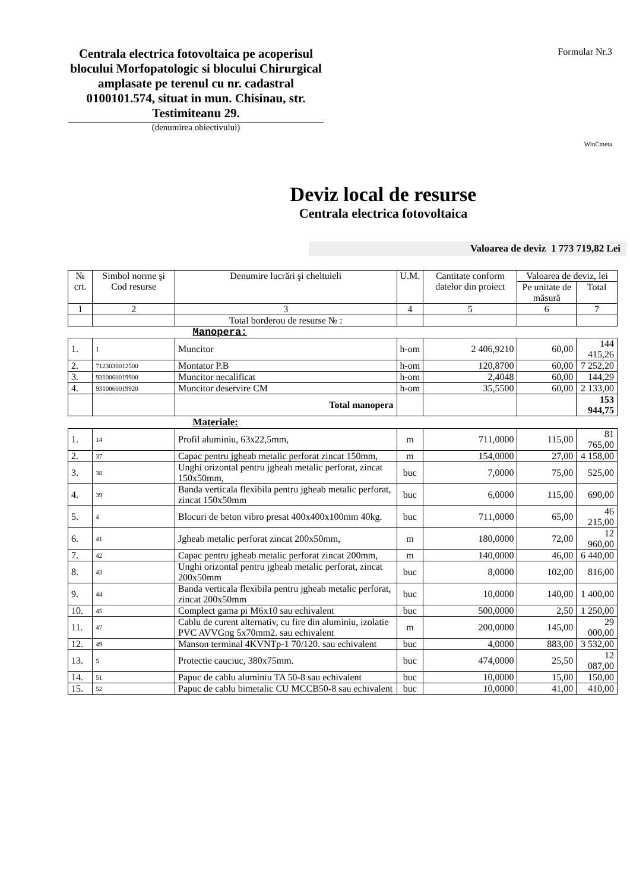Centrala electrica fotovoltaica pe acoperisul blocului Morfopatologic si blocului Chirurgical amplasate pe terenul cu nr. cadastral 0100101.574, situat in mun. Chisinau, str. Testimiteanu 29.
(denumirea obiectivului)
Formular Nr.3
WinCmeta
Deviz local de resurse
Centrala electrica fotovoltaica
Valoarea de deviz 1 773 719,82 Lei
| № crt. | Simbol norme şi Cod resurse | Denumire lucrări şi cheltuieli | U.M. | Cantitate conform datelor din proiect | Valoarea de deviz, lei | |
| --- | --- | --- | --- | --- | --- | --- |
| | | | | | Pe unitate de măsură | Total |
| 1 | 2 | 3 | 4 | 5 | 6 | 7 |
| | | Total borderou de resurse № : | | | | |
| Manopera: | | | | | | |
| 1. | 1 | Muncitor | h-om | 2 406,9210 | 60,00 | 144 415,26 |
| 2. | 7123030012500 | Montator P.B | h-om | 120,8700 | 60,00 | 7 252,20 |
| 3. | 9310060019900 | Muncitor necalificat | h-om | 2,4048 | 60,00 | 144,29 |
| 4. | 9310060019920 | Muncitor deservire CM | h-om | 35,5500 | 60,00 | 2 133,00 |
| | | Total manopera | | | | 153 944,75 |
| Materiale: | | | | | | |
| 1. | 14 | Profil aluminiu, 63x22,5mm, | m | 711,0000 | 115,00 | 81 765,00 |
| 2. | 37 | Capac pentru jgheab metalic perforat zincat 150mm, | m | 154,0000 | 27,00 | 4 158,00 |
| 3. | 38 | Unghi orizontal pentru jgheab metalic perforat, zincat 150x50mm, | buc | 7,0000 | 75,00 | 525,00 |
| 4. | 39 | Banda verticala flexibila pentru jgheab metalic perforat, zincat 150x50mm | buc | 6,0000 | 115,00 | 690,00 |
| 5. | 4 | Blocuri de beton vibro presat 400x400x100mm 40kg. | buc | 711,0000 | 65,00 | 46 215,00 |
| 6. | 41 | Jgheab metalic perforat zincat 200x50mm, | m | 180,0000 | 72,00 | 12 960,00 |
| 7. | 42 | Capac pentru jgheab metalic perforat zincat 200mm, | m | 140,0000 | 46,00 | 6 440,00 |
| 8. | 43 | Unghi orizontal pentru jgheab metalic perforat, zincat 200x50mm | buc | 8,0000 | 102,00 | 816,00 |
| 9. | 44 | Banda verticala flexibila pentru jgheab metalic perforat, zincat 200x50mm | buc | 10,0000 | 140,00 | 1 400,00 |
| 10. | 45 | Complect gama pi M6x10 sau echivalent | buc | 500,0000 | 2,50 | 1 250,00 |
| 11. | 47 | Cablu de curent alternativ, cu fire din aluminiu, izolatie PVC AVVGng 5x70mm2. sau echivalent | m | 200,0000 | 145,00 | 29 000,00 |
| 12. | 49 | Manson terminal 4KVNTp-1 70/120. sau echivalent | buc | 4,0000 | 883,00 | 3 532,00 |
| 13. | 5 | Protectie cauciuc, 380x75mm. | buc | 474,0000 | 25,50 | 12 087,00 |
| 14. | 51 | Papuc de cablu aluminiu TA 50-8 sau echivalent | buc | 10,0000 | 15,00 | 150,00 |
| 15. | 52 | Papuc de cablu bimetalic CU MCCB50-8 sau echivalent | buc | 10,0000 | 41,00 | 410,00 |